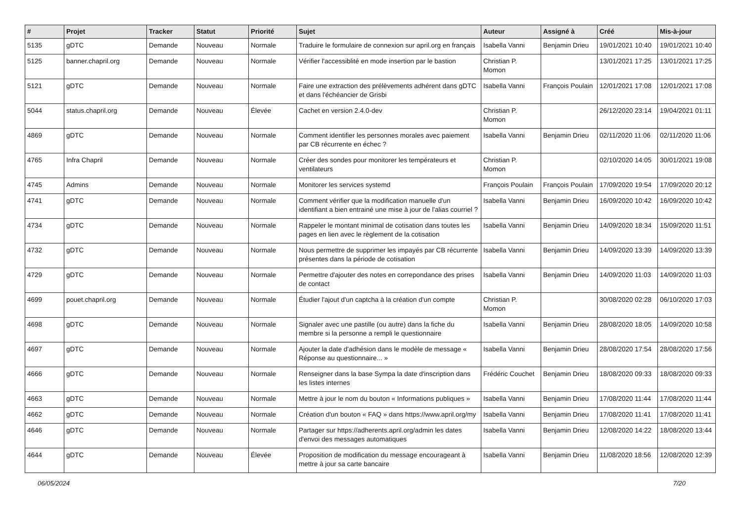| # | Projet | Tracker | Statut | Priorité | Sujet | Auteur | Assigné à | Créé | Mis-à-jour |
| --- | --- | --- | --- | --- | --- | --- | --- | --- | --- |
| 5135 | gDTC | Demande | Nouveau | Normale | Traduire le formulaire de connexion sur april.org en français | Isabella Vanni | Benjamin Drieu | 19/01/2021 10:40 | 19/01/2021 10:40 |
| 5125 | banner.chapril.org | Demande | Nouveau | Normale | Vérifier l'accessiblité en mode insertion par le bastion | Christian P. Momon | | 13/01/2021 17:25 | 13/01/2021 17:25 |
| 5121 | gDTC | Demande | Nouveau | Normale | Faire une extraction des prélèvements adhérent dans gDTC et dans l'échéancier de Grisbi | Isabella Vanni | François Poulain | 12/01/2021 17:08 | 12/01/2021 17:08 |
| 5044 | status.chapril.org | Demande | Nouveau | Élevée | Cachet en version 2.4.0-dev | Christian P. Momon | | 26/12/2020 23:14 | 19/04/2021 01:11 |
| 4869 | gDTC | Demande | Nouveau | Normale | Comment identifier les personnes morales avec paiement par CB récurrente en échec ? | Isabella Vanni | Benjamin Drieu | 02/11/2020 11:06 | 02/11/2020 11:06 |
| 4765 | Infra Chapril | Demande | Nouveau | Normale | Créer des sondes pour monitorer les températeurs et ventilateurs | Christian P. Momon | | 02/10/2020 14:05 | 30/01/2021 19:08 |
| 4745 | Admins | Demande | Nouveau | Normale | Monitorer les services systemd | François Poulain | François Poulain | 17/09/2020 19:54 | 17/09/2020 20:12 |
| 4741 | gDTC | Demande | Nouveau | Normale | Comment vérifier que la modification manuelle d'un identifiant a bien entrainé une mise à jour de l'alias courriel ? | Isabella Vanni | Benjamin Drieu | 16/09/2020 10:42 | 16/09/2020 10:42 |
| 4734 | gDTC | Demande | Nouveau | Normale | Rappeler le montant minimal de cotisation dans toutes les pages en lien avec le règlement de la cotisation | Isabella Vanni | Benjamin Drieu | 14/09/2020 18:34 | 15/09/2020 11:51 |
| 4732 | gDTC | Demande | Nouveau | Normale | Nous permettre de supprimer les impayés par CB récurrente présentes dans la période de cotisation | Isabella Vanni | Benjamin Drieu | 14/09/2020 13:39 | 14/09/2020 13:39 |
| 4729 | gDTC | Demande | Nouveau | Normale | Permettre d'ajouter des notes en correpondance des prises de contact | Isabella Vanni | Benjamin Drieu | 14/09/2020 11:03 | 14/09/2020 11:03 |
| 4699 | pouet.chapril.org | Demande | Nouveau | Normale | Étudier l'ajout d'un captcha à la création d'un compte | Christian P. Momon | | 30/08/2020 02:28 | 06/10/2020 17:03 |
| 4698 | gDTC | Demande | Nouveau | Normale | Signaler avec une pastille (ou autre) dans la fiche du membre si la personne a rempli le questionnaire | Isabella Vanni | Benjamin Drieu | 28/08/2020 18:05 | 14/09/2020 10:58 |
| 4697 | gDTC | Demande | Nouveau | Normale | Ajouter la date d'adhésion dans le modèle de message « Réponse au questionnaire... » | Isabella Vanni | Benjamin Drieu | 28/08/2020 17:54 | 28/08/2020 17:56 |
| 4666 | gDTC | Demande | Nouveau | Normale | Renseigner dans la base Sympa la date d'inscription dans les listes internes | Frédéric Couchet | Benjamin Drieu | 18/08/2020 09:33 | 18/08/2020 09:33 |
| 4663 | gDTC | Demande | Nouveau | Normale | Mettre à jour le nom du bouton « Informations publiques » | Isabella Vanni | Benjamin Drieu | 17/08/2020 11:44 | 17/08/2020 11:44 |
| 4662 | gDTC | Demande | Nouveau | Normale | Création d'un bouton « FAQ » dans https://www.april.org/my | Isabella Vanni | Benjamin Drieu | 17/08/2020 11:41 | 17/08/2020 11:41 |
| 4646 | gDTC | Demande | Nouveau | Normale | Partager sur https://adherents.april.org/admin les dates d'envoi des messages automatiques | Isabella Vanni | Benjamin Drieu | 12/08/2020 14:22 | 18/08/2020 13:44 |
| 4644 | gDTC | Demande | Nouveau | Élevée | Proposition de modification du message encourageant à mettre à jour sa carte bancaire | Isabella Vanni | Benjamin Drieu | 11/08/2020 18:56 | 12/08/2020 12:39 |
06/05/2024 7/20